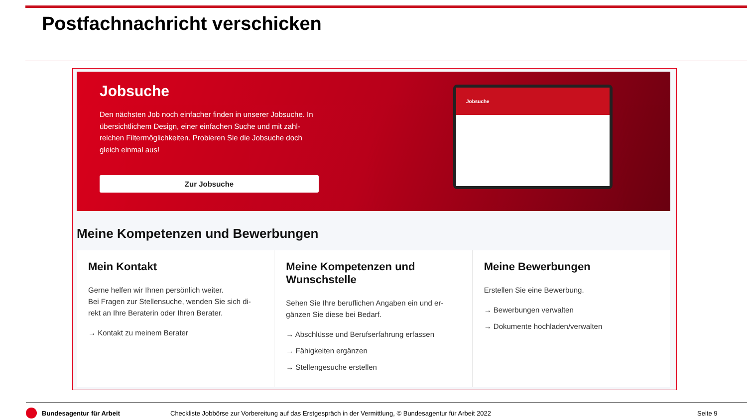Postfachnachricht verschicken
Jobsuche
Den nächsten Job noch einfacher finden in unserer Jobsuche. In übersichtlichem Design, einer einfachen Suche und mit zahl-reichen Filtermöglichkeiten. Probieren Sie die Jobsuche doch gleich einmal aus!
Zur Jobsuche
Jobsuche
Meine Kompetenzen und Bewerbungen
Mein Kontakt
Gerne helfen wir Ihnen persönlich weiter.
Bei Fragen zur Stellensuche, wenden Sie sich di-rekt an Ihre Beraterin oder Ihren Berater.
→ Kontakt zu meinem Berater
Meine Kompetenzen und Wunschstelle
Sehen Sie Ihre beruflichen Angaben ein und er-gänzen Sie diese bei Bedarf.
→ Abschlüsse und Berufserfahrung erfassen
→ Fähigkeiten ergänzen
→ Stellengesuche erstellen
Meine Bewerbungen
Erstellen Sie eine Bewerbung.
→ Bewerbungen verwalten
→ Dokumente hochladen/verwalten
Bundesagentur für Arbeit
Checkliste Jobbörse zur Vorbereitung auf das Erstgespräch in der Vermittlung, © Bundesagentur für Arbeit 2022
Seite 9